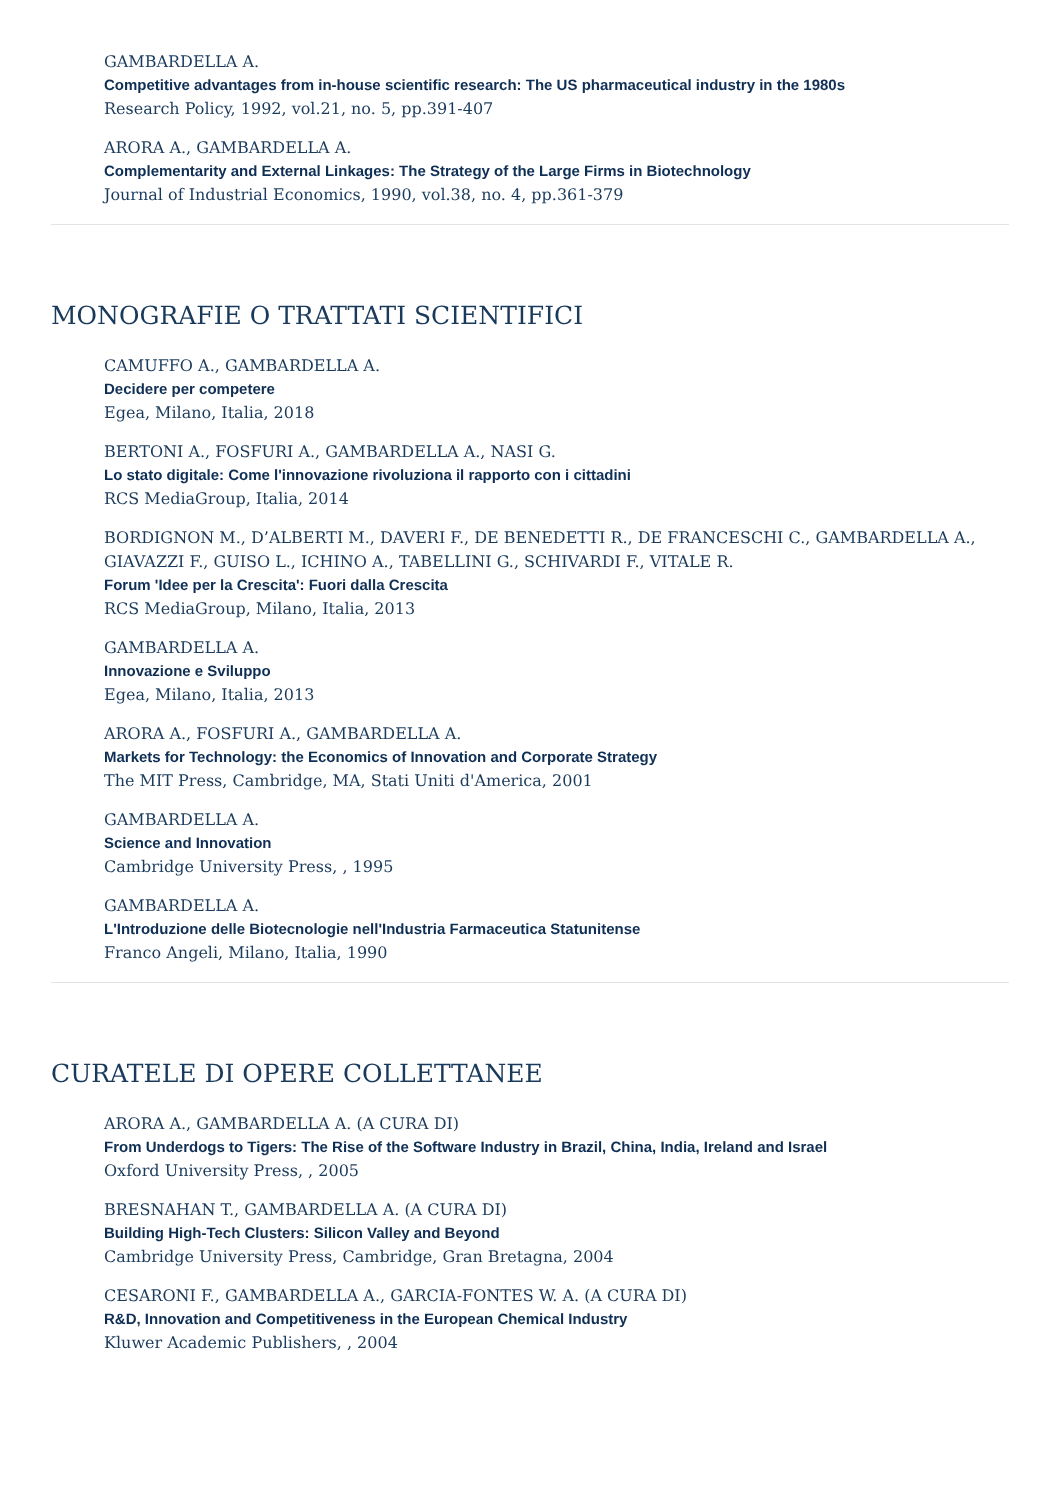GAMBARDELLA A.
Competitive advantages from in-house scientific research: The US pharmaceutical industry in the 1980s
Research Policy, 1992, vol.21, no. 5, pp.391-407
ARORA A., GAMBARDELLA A.
Complementarity and External Linkages: The Strategy of the Large Firms in Biotechnology
Journal of Industrial Economics, 1990, vol.38, no. 4, pp.361-379
MONOGRAFIE O TRATTATI SCIENTIFICI
CAMUFFO A., GAMBARDELLA A.
Decidere per competere
Egea, Milano, Italia, 2018
BERTONI A., FOSFURI A., GAMBARDELLA A., NASI G.
Lo stato digitale: Come l'innovazione rivoluziona il rapporto con i cittadini
RCS MediaGroup, Italia, 2014
BORDIGNON M., D’ALBERTI M., DAVERI F., DE BENEDETTI R., DE FRANCESCHI C., GAMBARDELLA A., GIAVAZZI F., GUISO L., ICHINO A., TABELLINI G., SCHIVARDI F., VITALE R.
Forum 'Idee per la Crescita': Fuori dalla Crescita
RCS MediaGroup, Milano, Italia, 2013
GAMBARDELLA A.
Innovazione e Sviluppo
Egea, Milano, Italia, 2013
ARORA A., FOSFURI A., GAMBARDELLA A.
Markets for Technology: the Economics of Innovation and Corporate Strategy
The MIT Press, Cambridge, MA, Stati Uniti d'America, 2001
GAMBARDELLA A.
Science and Innovation
Cambridge University Press, , 1995
GAMBARDELLA A.
L'Introduzione delle Biotecnologie nell'Industria Farmaceutica Statunitense
Franco Angeli, Milano, Italia, 1990
CURATELE DI OPERE COLLETTANEE
ARORA A., GAMBARDELLA A. (A CURA DI)
From Underdogs to Tigers: The Rise of the Software Industry in Brazil, China, India, Ireland and Israel
Oxford University Press, , 2005
BRESNAHAN T., GAMBARDELLA A. (A CURA DI)
Building High-Tech Clusters: Silicon Valley and Beyond
Cambridge University Press, Cambridge, Gran Bretagna, 2004
CESARONI F., GAMBARDELLA A., GARCIA-FONTES W. A. (A CURA DI)
R&D, Innovation and Competitiveness in the European Chemical Industry
Kluwer Academic Publishers, , 2004